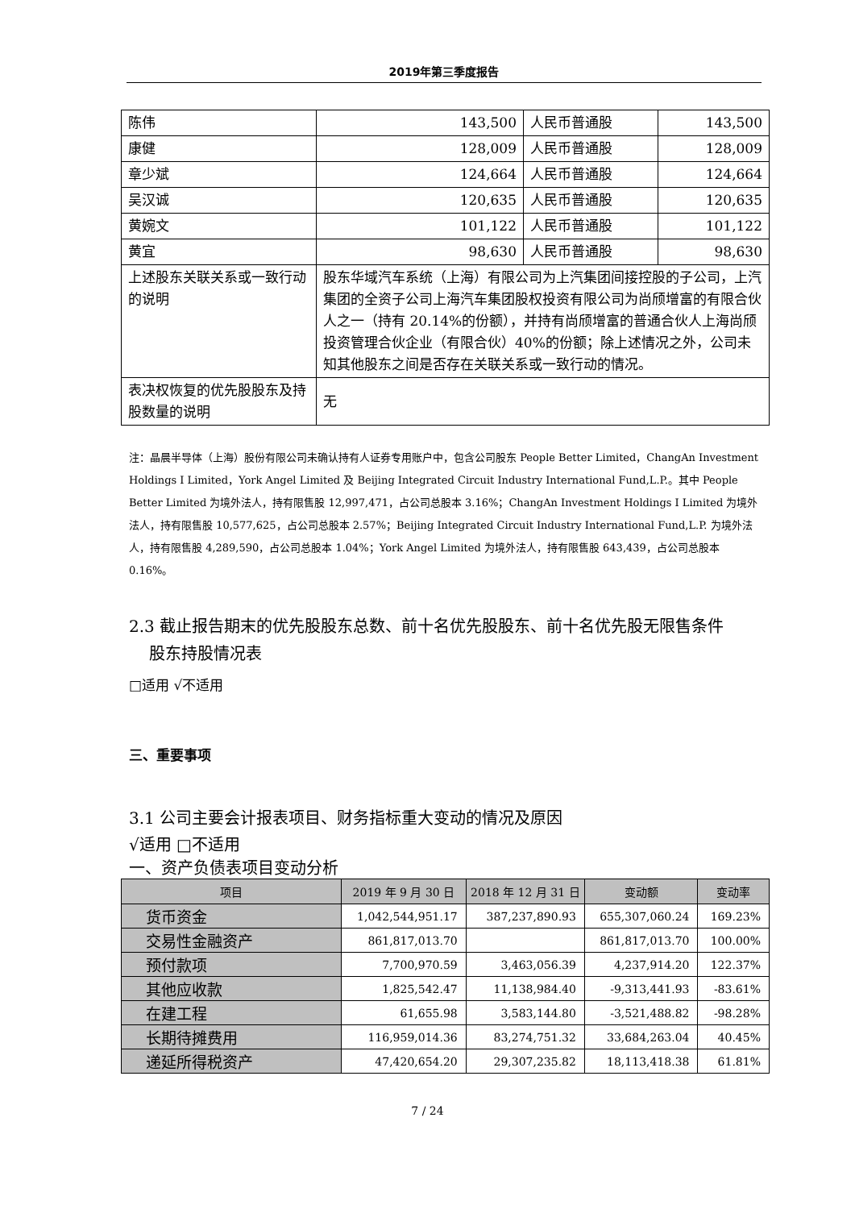2019年第三季度报告
| 陈伟 | 143,500 | 人民币普通股 | 143,500 |
| 康健 | 128,009 | 人民币普通股 | 128,009 |
| 章少斌 | 124,664 | 人民币普通股 | 124,664 |
| 吴汉诚 | 120,635 | 人民币普通股 | 120,635 |
| 黄婉文 | 101,122 | 人民币普通股 | 101,122 |
| 黄宜 | 98,630 | 人民币普通股 | 98,630 |
| 上述股东关联关系或一致行动的说明 | 股东华域汽车系统（上海）有限公司为上汽集团间接控股的子公司，上汽集团的全资子公司上海汽车集团股权投资有限公司为尚颀增富的有限合伙人之一（持有 20.14%的份额），并持有尚颀增富的普通合伙人上海尚颀投资管理合伙企业（有限合伙）40%的份额；除上述情况之外，公司未知其他股东之间是否存在关联关系或一致行动的情况。 | | |
| 表决权恢复的优先股股东及持股数量的说明 | 无 | | |
注：晶晨半导体（上海）股份有限公司未确认持有人证券专用账户中，包含公司股东 People Better Limited，ChangAn Investment Holdings Ⅰ Limited，York Angel Limited 及 Beijing Integrated Circuit Industry International Fund,L.P.。其中 People Better Limited 为境外法人，持有限售股 12,997,471，占公司总股本 3.16%；ChangAn Investment Holdings Ⅰ Limited 为境外法人，持有限售股 10,577,625，占公司总股本 2.57%；Beijing Integrated Circuit Industry International Fund,L.P. 为境外法人，持有限售股 4,289,590，占公司总股本 1.04%；York Angel Limited 为境外法人，持有限售股 643,439，占公司总股本 0.16%。
2.3 截止报告期末的优先股股东总数、前十名优先股股东、前十名优先股无限售条件
股东持股情况表
□适用 √不适用
三、重要事项
3.1 公司主要会计报表项目、财务指标重大变动的情况及原因
√适用 □不适用
一、资产负债表项目变动分析
| 项目 | 2019 年 9 月 30 日 | 2018 年 12 月 31 日 | 变动额 | 变动率 |
| --- | --- | --- | --- | --- |
| 货币资金 | 1,042,544,951.17 | 387,237,890.93 | 655,307,060.24 | 169.23% |
| 交易性金融资产 | 861,817,013.70 | | 861,817,013.70 | 100.00% |
| 预付款项 | 7,700,970.59 | 3,463,056.39 | 4,237,914.20 | 122.37% |
| 其他应收款 | 1,825,542.47 | 11,138,984.40 | -9,313,441.93 | -83.61% |
| 在建工程 | 61,655.98 | 3,583,144.80 | -3,521,488.82 | -98.28% |
| 长期待摊费用 | 116,959,014.36 | 83,274,751.32 | 33,684,263.04 | 40.45% |
| 递延所得税资产 | 47,420,654.20 | 29,307,235.82 | 18,113,418.38 | 61.81% |
7 / 24